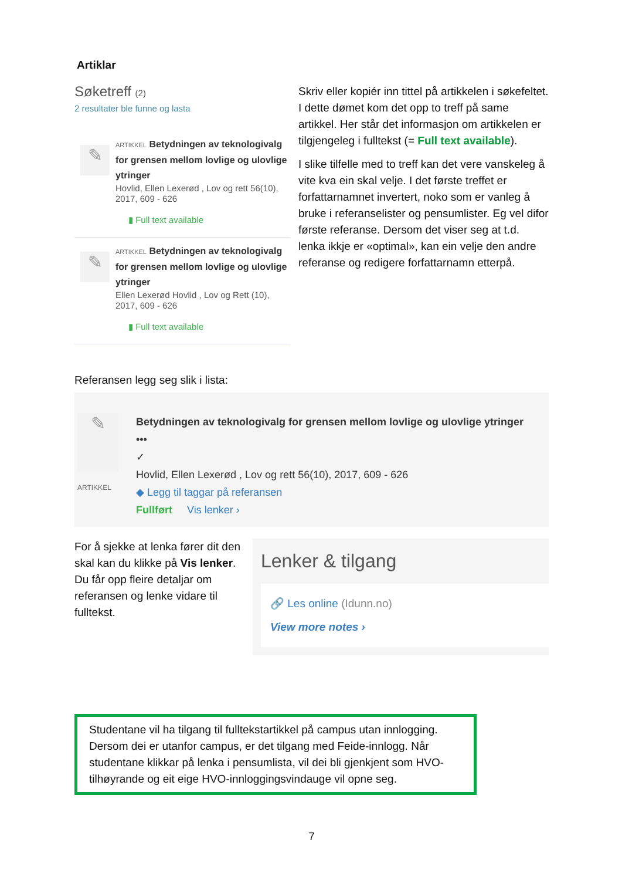Artiklar
Søketreff (2)
2 resultater ble funne og lasta
✎
ARTIKKEL Betydningen av teknologivalg for grensen mellom lovlige og ulovlige ytringer
Hovlid, Ellen Lexerød , Lov og rett 56(10), 2017, 609 - 626
▮ Full text available
✎
ARTIKKEL Betydningen av teknologivalg for grensen mellom lovlige og ulovlige ytringer
Ellen Lexerød Hovlid , Lov og Rett (10), 2017, 609 - 626
▮ Full text available
Skriv eller kopiér inn tittel på artikkelen i søkefeltet. I dette dømet kom det opp to treff på same artikkel. Her står det informasjon om artikkelen er tilgjengeleg i fulltekst (= Full text available).
I slike tilfelle med to treff kan det vere vanskeleg å vite kva ein skal velje. I det første treffet er forfattarnamnet invertert, noko som er vanleg å bruke i referanselister og pensumlister. Eg vel difor første referanse. Dersom det viser seg at t.d. lenka ikkje er «optimal», kan ein velje den andre referanse og redigere forfattarnamn etterpå.
Referansen legg seg slik i lista:
✎
ARTIKKEL
Betydningen av teknologivalg for grensen mellom lovlige og ulovlige ytringer •••
✓
Hovlid, Ellen Lexerød , Lov og rett 56(10), 2017, 609 - 626
◆ Legg til taggar på referansen
Fullført Vis lenker ›
For å sjekke at lenka fører dit den skal kan du klikke på Vis lenker. Du får opp fleire detaljar om referansen og lenke vidare til fulltekst.
Lenker & tilgang
🔗 Les online (Idunn.no)
View more notes ›
Studentane vil ha tilgang til fulltekstartikkel på campus utan innlogging. Dersom dei er utanfor campus, er det tilgang med Feide-innlogg. Når studentane klikkar på lenka i pensumlista, vil dei bli gjenkjent som HVO-tilhøyrande og eit eige HVO-innloggingsvindauge vil opne seg.
7